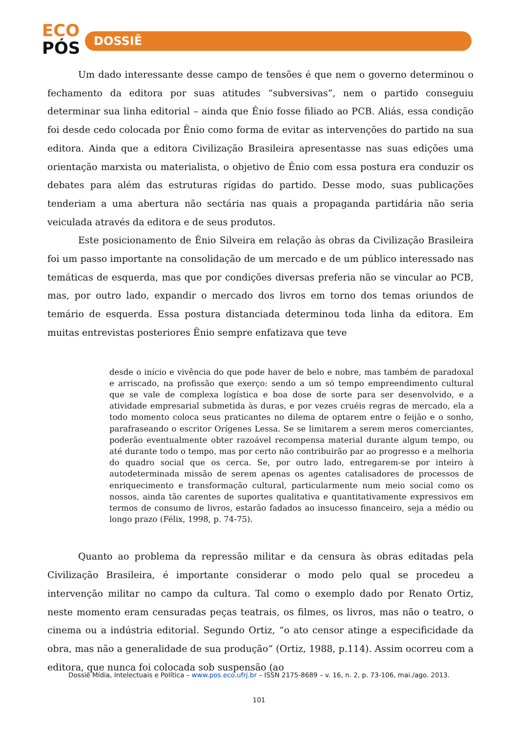ECO
PÓS
DOSSIÊ
Um dado interessante desse campo de tensões é que nem o governo determinou o fechamento da editora por suas atitudes “subversivas”, nem o partido conseguiu determinar sua linha editorial – ainda que Ênio fosse filiado ao PCB. Aliás, essa condição foi desde cedo colocada por Ênio como forma de evitar as intervenções do partido na sua editora. Ainda que a editora Civilização Brasileira apresentasse nas suas edições uma orientação marxista ou materialista, o objetivo de Ênio com essa postura era conduzir os debates para além das estruturas rígidas do partido. Desse modo, suas publicações tenderiam a uma abertura não sectária nas quais a propaganda partidária não seria veiculada através da editora e de seus produtos.
Este posicionamento de Ênio Silveira em relação às obras da Civilização Brasileira foi um passo importante na consolidação de um mercado e de um público interessado nas temáticas de esquerda, mas que por condições diversas preferia não se vincular ao PCB, mas, por outro lado, expandir o mercado dos livros em torno dos temas oriundos de temário de esquerda. Essa postura distanciada determinou toda linha da editora. Em muitas entrevistas posteriores Ênio sempre enfatizava que teve
desde o início e vivência do que pode haver de belo e nobre, mas também de paradoxal e arriscado, na profissão que exerço: sendo a um só tempo empreendimento cultural que se vale de complexa logística e boa dose de sorte para ser desenvolvido, e a atividade empresarial submetida às duras, e por vezes cruéis regras de mercado, ela a todo momento coloca seus praticantes no dilema de optarem entre o feijão e o sonho, parafraseando o escritor Orígenes Lessa. Se se limitarem a serem meros comerciantes, poderão eventualmente obter razoável recompensa material durante algum tempo, ou até durante todo o tempo, mas por certo não contribuirão par ao progresso e a melhoria do quadro social que os cerca. Se, por outro lado, entregarem-se por inteiro à autodeterminada missão de serem apenas os agentes catalisadores de processos de enriquecimento e transformação cultural, particularmente num meio social como os nossos, ainda tão carentes de suportes qualitativa e quantitativamente expressivos em termos de consumo de livros, estarão fadados ao insucesso financeiro, seja a médio ou longo prazo (Félix, 1998, p. 74-75).
Quanto ao problema da repressão militar e da censura às obras editadas pela Civilização Brasileira, é importante considerar o modo pelo qual se procedeu a intervenção militar no campo da cultura. Tal como o exemplo dado por Renato Ortiz, neste momento eram censuradas peças teatrais, os filmes, os livros, mas não o teatro, o cinema ou a indústria editorial. Segundo Ortiz, “o ato censor atinge a especificidade da obra, mas não a generalidade de sua produção” (Ortiz, 1988, p.114). Assim ocorreu com a editora, que nunca foi colocada sob suspensão (ao
Dossiê Mídia, Intelectuais e Política – www.pos.eco.ufrj.br – ISSN 2175-8689 – v. 16, n. 2, p. 73-106, mai./ago. 2013.
101